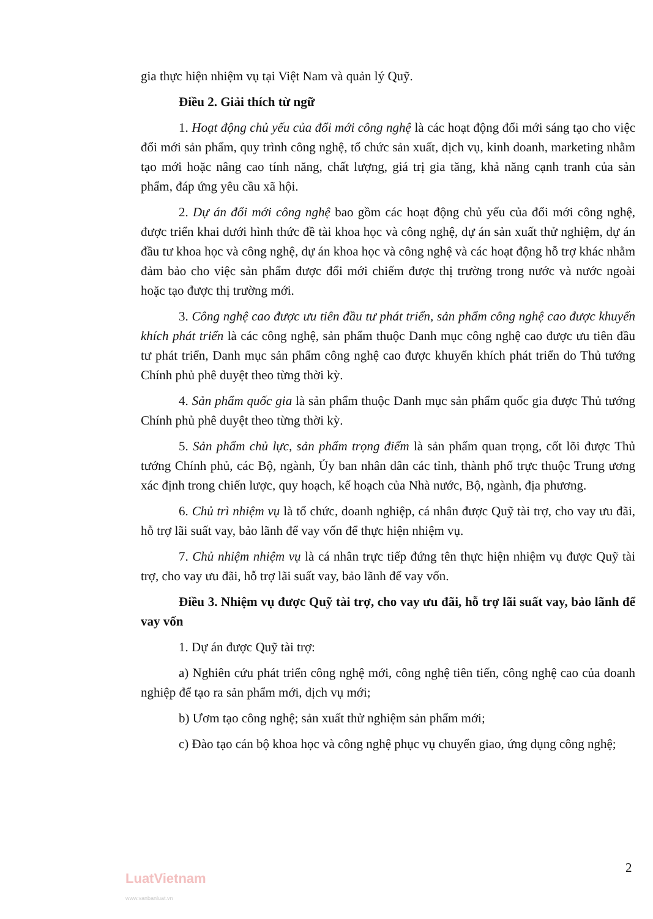gia thực hiện nhiệm vụ tại Việt Nam và quản lý Quỹ.
Điều 2. Giải thích từ ngữ
1. Hoạt động chủ yếu của đổi mới công nghệ là các hoạt động đổi mới sáng tạo cho việc đổi mới sản phẩm, quy trình công nghệ, tổ chức sản xuất, dịch vụ, kinh doanh, marketing nhằm tạo mới hoặc nâng cao tính năng, chất lượng, giá trị gia tăng, khả năng cạnh tranh của sản phẩm, đáp ứng yêu cầu xã hội.
2. Dự án đổi mới công nghệ bao gồm các hoạt động chủ yếu của đổi mới công nghệ, được triển khai dưới hình thức đề tài khoa học và công nghệ, dự án sản xuất thử nghiệm, dự án đầu tư khoa học và công nghệ, dự án khoa học và công nghệ và các hoạt động hỗ trợ khác nhằm đảm bảo cho việc sản phẩm được đổi mới chiếm được thị trường trong nước và nước ngoài hoặc tạo được thị trường mới.
3. Công nghệ cao được ưu tiên đầu tư phát triển, sản phẩm công nghệ cao được khuyến khích phát triển là các công nghệ, sản phẩm thuộc Danh mục công nghệ cao được ưu tiên đầu tư phát triển, Danh mục sản phẩm công nghệ cao được khuyến khích phát triển do Thủ tướng Chính phủ phê duyệt theo từng thời kỳ.
4. Sản phẩm quốc gia là sản phẩm thuộc Danh mục sản phẩm quốc gia được Thủ tướng Chính phủ phê duyệt theo từng thời kỳ.
5. Sản phẩm chủ lực, sản phẩm trọng điểm là sản phẩm quan trọng, cốt lõi được Thủ tướng Chính phủ, các Bộ, ngành, Ủy ban nhân dân các tỉnh, thành phố trực thuộc Trung ương xác định trong chiến lược, quy hoạch, kế hoạch của Nhà nước, Bộ, ngành, địa phương.
6. Chủ trì nhiệm vụ là tổ chức, doanh nghiệp, cá nhân được Quỹ tài trợ, cho vay ưu đãi, hỗ trợ lãi suất vay, bảo lãnh để vay vốn để thực hiện nhiệm vụ.
7. Chủ nhiệm nhiệm vụ là cá nhân trực tiếp đứng tên thực hiện nhiệm vụ được Quỹ tài trợ, cho vay ưu đãi, hỗ trợ lãi suất vay, bảo lãnh để vay vốn.
Điều 3. Nhiệm vụ được Quỹ tài trợ, cho vay ưu đãi, hỗ trợ lãi suất vay, bảo lãnh để vay vốn
1. Dự án được Quỹ tài trợ:
a) Nghiên cứu phát triển công nghệ mới, công nghệ tiên tiến, công nghệ cao của doanh nghiệp để tạo ra sản phẩm mới, dịch vụ mới;
b) Ươm tạo công nghệ; sản xuất thử nghiệm sản phẩm mới;
c) Đào tạo cán bộ khoa học và công nghệ phục vụ chuyển giao, ứng dụng công nghệ;
2
LuatVietnam
www.vanbanluat.vn